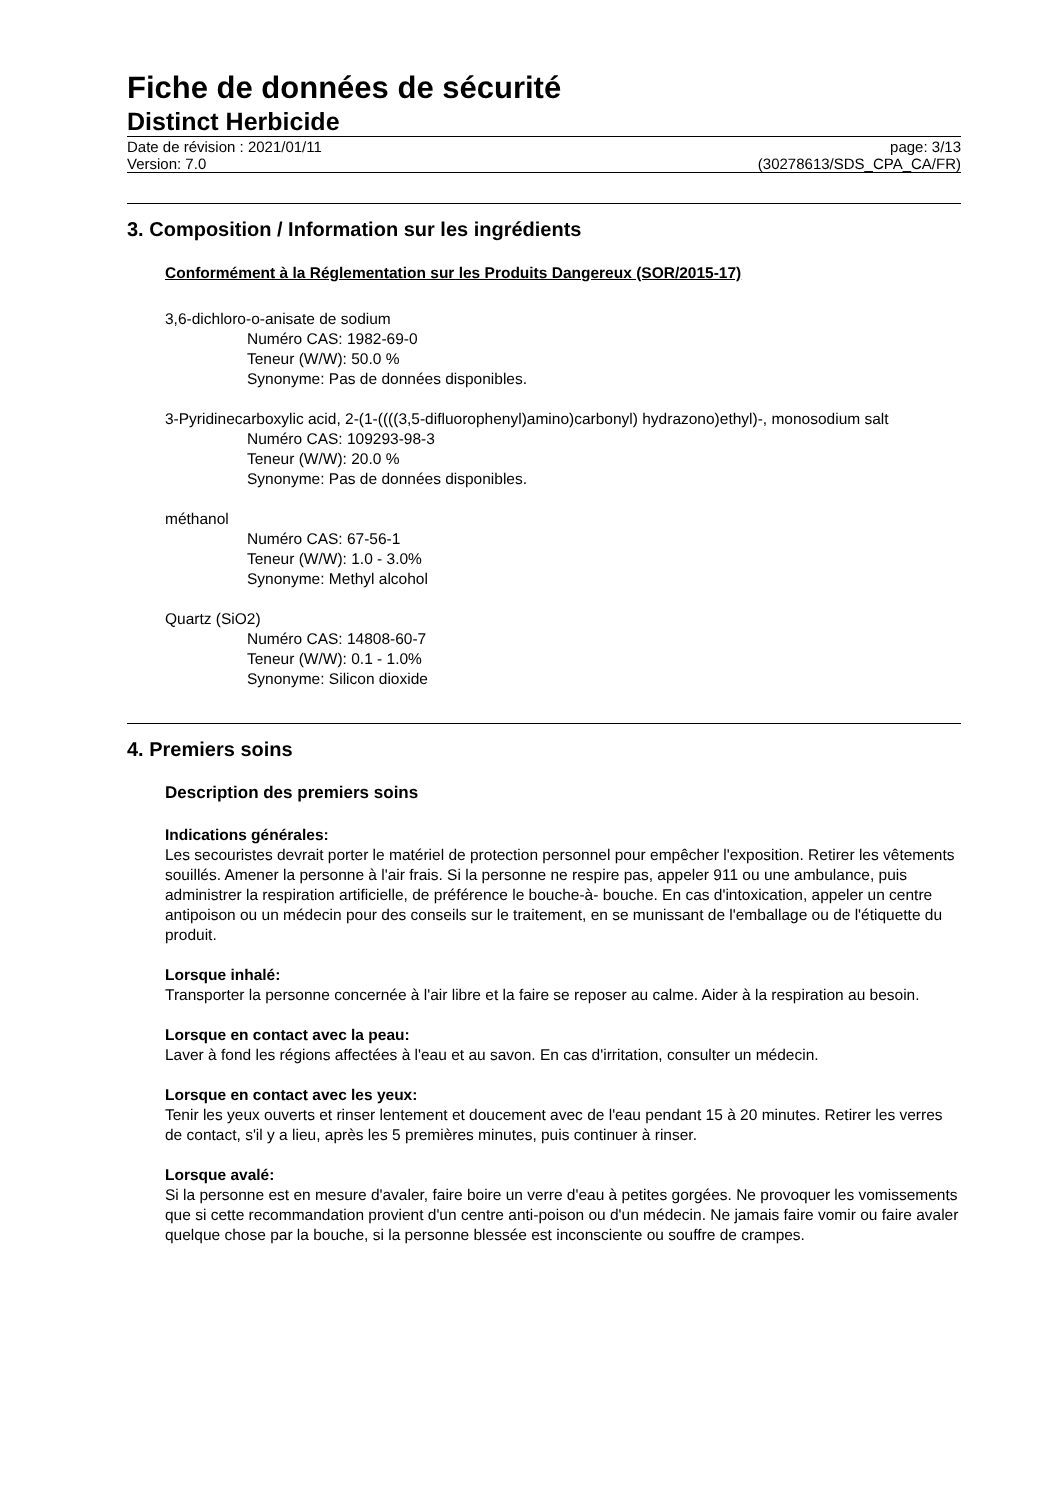Fiche de données de sécurité
Distinct Herbicide
Date de révision : 2021/01/11
Version: 7.0
page: 3/13
(30278613/SDS_CPA_CA/FR)
3. Composition / Information sur les ingrédients
Conformément à la Réglementation sur les Produits Dangereux (SOR/2015-17)
3,6-dichloro-o-anisate de sodium
Numéro CAS: 1982-69-0
Teneur (W/W): 50.0 %
Synonyme: Pas de données disponibles.
3-Pyridinecarboxylic acid, 2-(1-((((3,5-difluorophenyl)amino)carbonyl) hydrazono)ethyl)-, monosodium salt
Numéro CAS: 109293-98-3
Teneur (W/W): 20.0 %
Synonyme: Pas de données disponibles.
méthanol
Numéro CAS: 67-56-1
Teneur (W/W): 1.0 - 3.0%
Synonyme: Methyl alcohol
Quartz (SiO2)
Numéro CAS: 14808-60-7
Teneur (W/W): 0.1 - 1.0%
Synonyme: Silicon dioxide
4. Premiers soins
Description des premiers soins
Indications générales:
Les secouristes devrait porter le matériel de protection personnel pour empêcher l'exposition. Retirer les vêtements souillés. Amener la personne à l'air frais. Si la personne ne respire pas, appeler 911 ou une ambulance, puis administrer la respiration artificielle, de préférence le bouche-à- bouche. En cas d'intoxication, appeler un centre antipoison ou un médecin pour des conseils sur le traitement, en se munissant de l'emballage ou de l'étiquette du produit.
Lorsque inhalé:
Transporter la personne concernée à l'air libre et la faire se reposer au calme. Aider à la respiration au besoin.
Lorsque en contact avec la peau:
Laver à fond les régions affectées à l'eau et au savon. En cas d'irritation, consulter un médecin.
Lorsque en contact avec les yeux:
Tenir les yeux ouverts et rinser lentement et doucement avec de l'eau pendant 15 à 20 minutes. Retirer les verres de contact, s'il y a lieu, après les 5 premières minutes, puis continuer à rinser.
Lorsque avalé:
Si la personne est en mesure d'avaler, faire boire un verre d'eau à petites gorgées. Ne provoquer les vomissements que si cette recommandation provient d'un centre anti-poison ou d'un médecin. Ne jamais faire vomir ou faire avaler quelque chose par la bouche, si la personne blessée est inconsciente ou souffre de crampes.